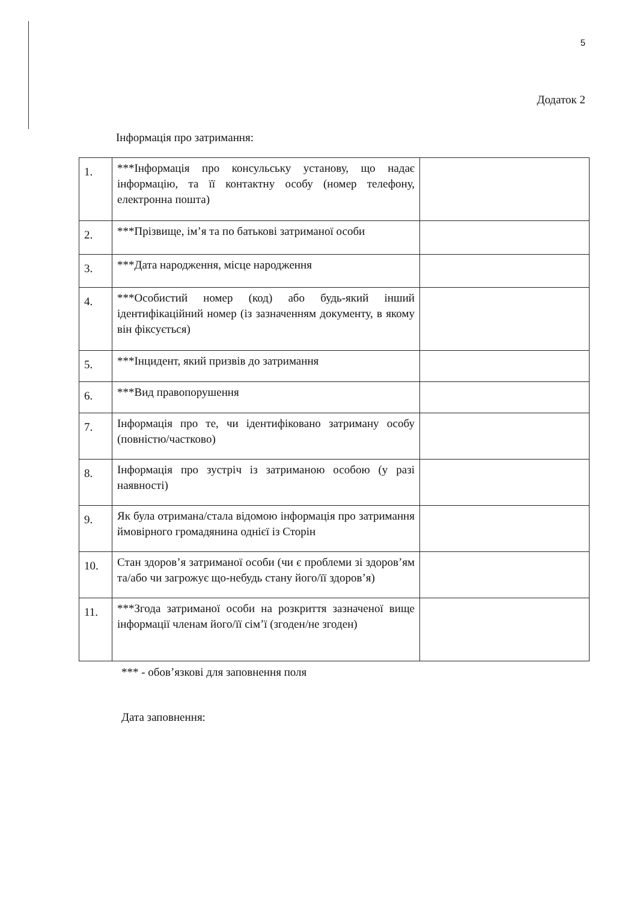5
Додаток 2
Інформація про затримання:
| 1. | ***Інформація про консульську установу, що надає інформацію, та її контактну особу (номер телефону, електронна пошта) | |
| 2. | ***Прізвище, ім’я та по батькові затриманої особи | |
| 3. | ***Дата народження, місце народження | |
| 4. | ***Особистий номер (код) або будь-який інший ідентифікаційний номер (із зазначенням документу, в якому він фіксується) | |
| 5. | ***Інцидент, який призвів до затримання | |
| 6. | ***Вид правопорушення | |
| 7. | Інформація про те, чи ідентифіковано затриману особу (повністю/частково) | |
| 8. | Інформація про зустріч із затриманою особою (у разі наявності) | |
| 9. | Як була отримана/стала відомою інформація про затримання ймовірного громадянина однієї із Сторін | |
| 10. | Стан здоров’я затриманої особи (чи є проблеми зі здоров’ям та/або чи загрожує що-небудь стану його/її здоров’я) | |
| 11. | ***Згода затриманої особи на розкриття зазначеної вище інформації членам його/її сім’ї (згоден/не згоден) | |
*** - обов’язкові для заповнення поля
Дата заповнення: